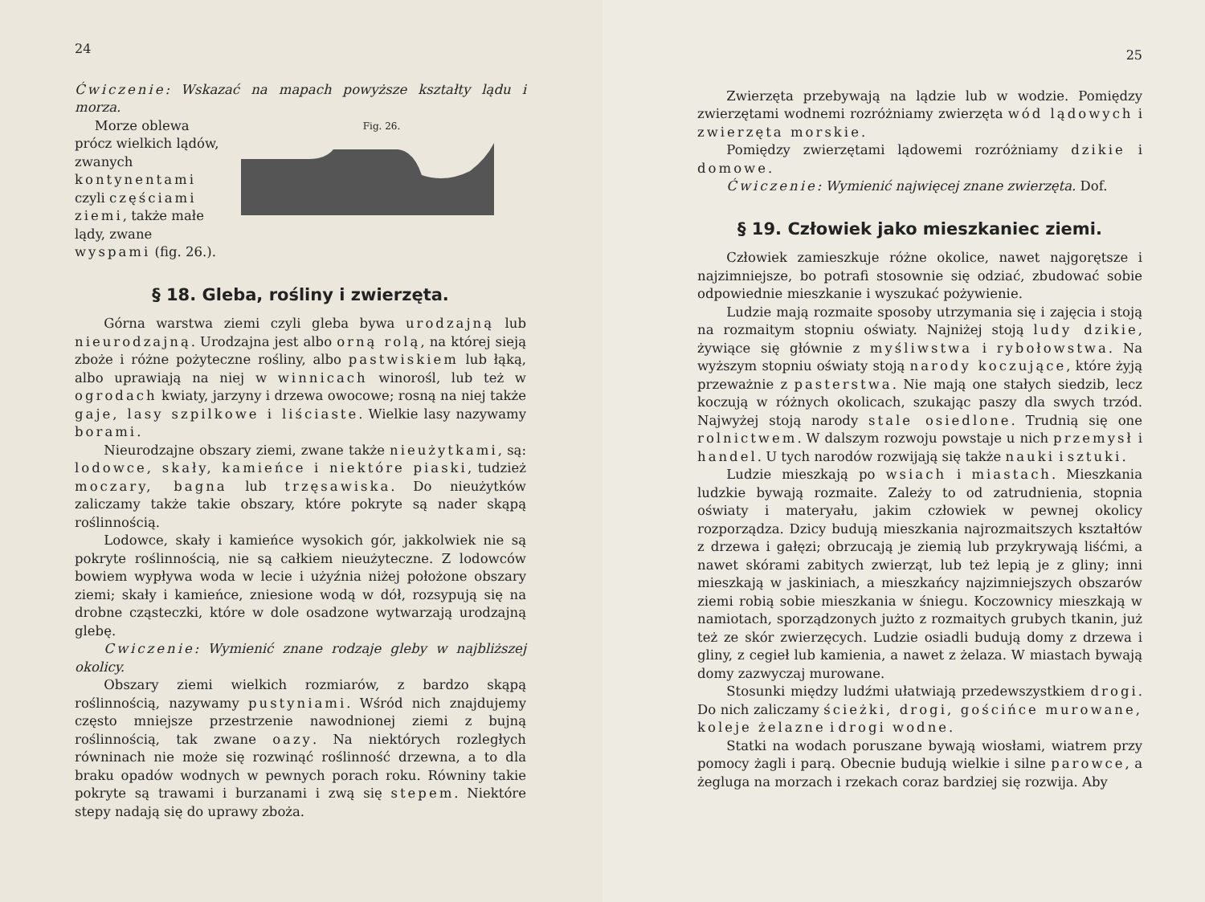24
Ćwiczenie: Wskazać na mapach powyższe kształty lądu i morza.
Morze oblewa prócz wielkich lądów, zwanych kontynentami czyli częściami ziemi, także małe lądy, zwane wyspami (fig. 26.).
Fig. 26.
§ 18. Gleba, rośliny i zwierzęta.
Górna warstwa ziemi czyli gleba bywa urodzajną lub nieurodzajną. Urodzajna jest albo orną rolą, na której sieją zboże i różne pożyteczne rośliny, albo pastwiskiem lub łąką, albo uprawiają na niej w winnicach winorośl, lub też w ogrodach kwiaty, jarzyny i drzewa owocowe; rosną na niej także gaje, lasy szpilkowe i liściaste. Wielkie lasy nazywamy borami.
Nieurodzajne obszary ziemi, zwane także nieużytkami, są: lodowce, skały, kamieńce i niektóre piaski, tudzież moczary, bagna lub trzęsawiska. Do nieużytków zaliczamy także takie obszary, które pokryte są nader skąpą roślinnością.
Lodowce, skały i kamieńce wysokich gór, jakkolwiek nie są pokryte roślinnością, nie są całkiem nieużyteczne. Z lodowców bowiem wypływa woda w lecie i użyźnia niżej położone obszary ziemi; skały i kamieńce, zniesione wodą w dół, rozsypują się na drobne cząsteczki, które w dole osadzone wytwarzają urodzajną glebę.
Cwiczenie: Wymienić znane rodzaje gleby w najbliższej okolicy.
Obszary ziemi wielkich rozmiarów, z bardzo skąpą roślinnością, nazywamy pustyniami. Wśród nich znajdujemy często mniejsze przestrzenie nawodnionej ziemi z bujną roślinnością, tak zwane oazy. Na niektórych rozległych równinach nie może się rozwinąć roślinność drzewna, a to dla braku opadów wodnych w pewnych porach roku. Równiny takie pokryte są trawami i burzanami i zwą się stepem. Niektóre stepy nadają się do uprawy zboża.
25
Zwierzęta przebywają na lądzie lub w wodzie. Pomiędzy zwierzętami wodnemi rozróżniamy zwierzęta wód lądowych i zwierzęta morskie.
Pomiędzy zwierzętami lądowemi rozróżniamy dzikie i domowe.
Ćwiczenie: Wymienić najwięcej znane zwierzęta. Dof.
§ 19. Człowiek jako mieszkaniec ziemi.
Człowiek zamieszkuje różne okolice, nawet najgorętsze i najzimniejsze, bo potrafi stosownie się odziać, zbudować sobie odpowiednie mieszkanie i wyszukać pożywienie.
Ludzie mają rozmaite sposoby utrzymania się i zajęcia i stoją na rozmaitym stopniu oświaty. Najniżej stoją ludy dzikie, żywiące się głównie z myśliwstwa i rybołowstwa. Na wyższym stopniu oświaty stoją narody koczujące, które żyją przeważnie z pasterstwa. Nie mają one stałych siedzib, lecz koczują w różnych okolicach, szukając paszy dla swych trzód. Najwyżej stoją narody stale osiedlone. Trudnią się one rolnictwem. W dalszym rozwoju powstaje u nich przemysł i handel. U tych narodów rozwijają się także nauki i sztuki.
Ludzie mieszkają po wsiach i miastach. Mieszkania ludzkie bywają rozmaite. Zależy to od zatrudnienia, stopnia oświaty i materyału, jakim człowiek w pewnej okolicy rozporządza. Dzicy budują mieszkania najrozmaitszych kształtów z drzewa i gałęzi; obrzucają je ziemią lub przykrywają liśćmi, a nawet skórami zabitych zwierząt, lub też lepią je z gliny; inni mieszkają w jaskiniach, a mieszkańcy najzimniejszych obszarów ziemi robią sobie mieszkania w śniegu. Koczownicy mieszkają w namiotach, sporządzonych jużto z rozmaitych grubych tkanin, już też ze skór zwierzęcych. Ludzie osiadli budują domy z drzewa i gliny, z cegieł lub kamienia, a nawet z żelaza. W miastach bywają domy zazwyczaj murowane.
Stosunki między ludźmi ułatwiają przedewszystkiem drogi. Do nich zaliczamy ścieżki, drogi, gościńce murowane, koleje żelazne i drogi wodne.
Statki na wodach poruszane bywają wiosłami, wiatrem przy pomocy żagli i parą. Obecnie budują wielkie i silne parowce, a żegluga na morzach i rzekach coraz bardziej się rozwija. Aby